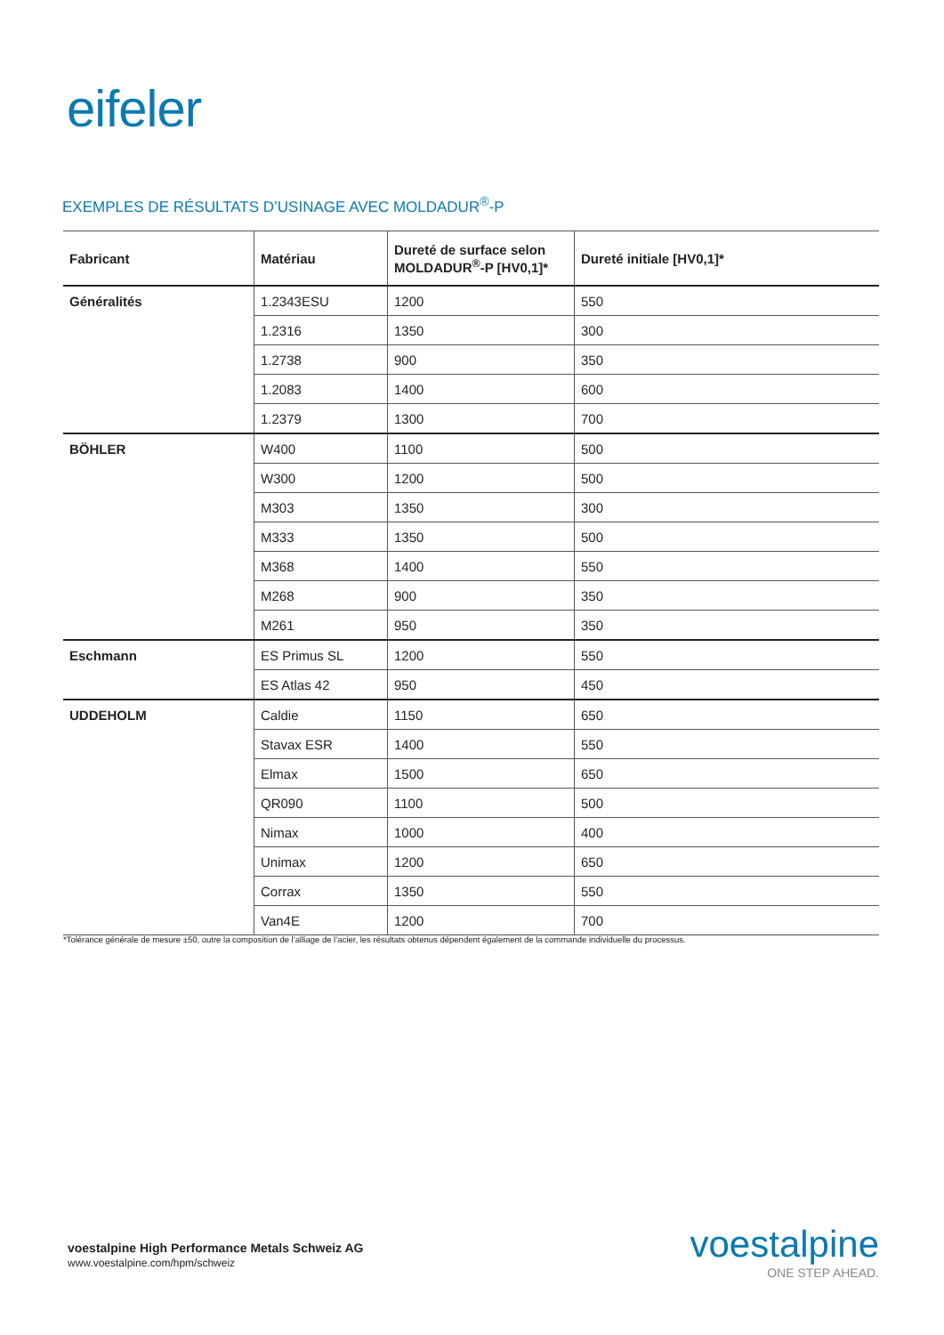eifeler
EXEMPLES DE RÉSULTATS D’USINAGE AVEC MOLDADUR<sup>®</sup>-P
| Fabricant | Matériau | Dureté de surface selon MOLDADUR<sup>®</sup>-P [HV0,1]* | Dureté initiale [HV0,1]* |
| --- | --- | --- | --- |
| Généralités | 1.2343ESU | 1200 | 550 |
| | 1.2316 | 1350 | 300 |
| | 1.2738 | 900 | 350 |
| | 1.2083 | 1400 | 600 |
| | 1.2379 | 1300 | 700 |
| BÖHLER | W400 | 1100 | 500 |
| | W300 | 1200 | 500 |
| | M303 | 1350 | 300 |
| | M333 | 1350 | 500 |
| | M368 | 1400 | 550 |
| | M268 | 900 | 350 |
| | M261 | 950 | 350 |
| Eschmann | ES Primus SL | 1200 | 550 |
| | ES Atlas 42 | 950 | 450 |
| UDDEHOLM | Caldie | 1150 | 650 |
| | Stavax ESR | 1400 | 550 |
| | Elmax | 1500 | 650 |
| | QR090 | 1100 | 500 |
| | Nimax | 1000 | 400 |
| | Unimax | 1200 | 650 |
| | Corrax | 1350 | 550 |
| | Van4E | 1200 | 700 |
*Tolérance générale de mesure ±50, outre la composition de l’alliage de l’acier, les résultats obtenus dépendent également de la commande individuelle du processus.
voestalpine High Performance Metals Schweiz AG
www.voestalpine.com/hpm/schweiz
voestalpine
ONE STEP AHEAD.